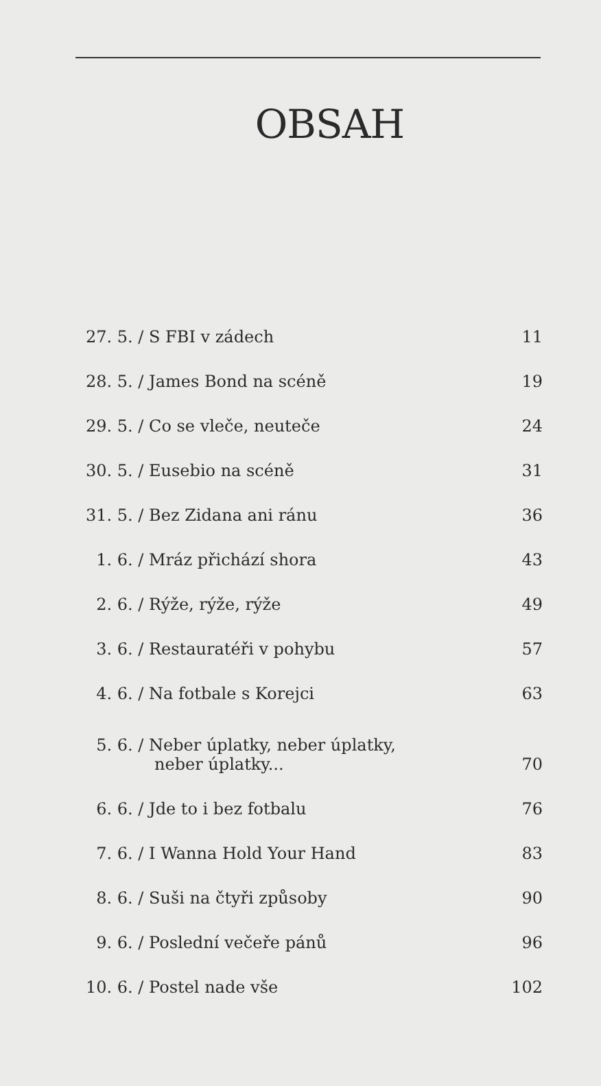OBSAH
27. 5. / S FBI v zádech 11
28. 5. / James Bond na scéně 19
29. 5. / Co se vleče, neuteče 24
30. 5. / Eusebio na scéně 31
31. 5. / Bez Zidana ani ránu 36
1. 6. / Mráz přichází shora 43
2. 6. / Rýže, rýže, rýže 49
3. 6. / Restauratéři v pohybu 57
4. 6. / Na fotbale s Korejci 63
5. 6. / Neber úplatky, neber úplatky,
neber úplatky... 70
6. 6. / Jde to i bez fotbalu 76
7. 6. / I Wanna Hold Your Hand 83
8. 6. / Suši na čtyři způsoby 90
9. 6. / Poslední večeře pánů 96
10. 6. / Postel nade vše 102